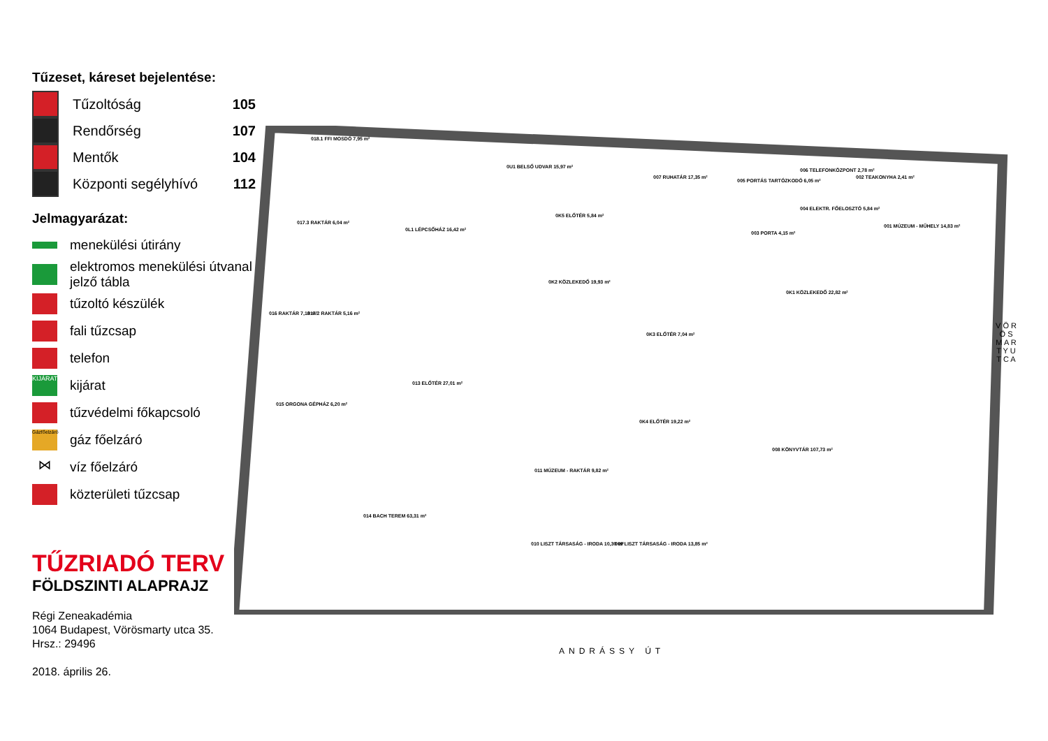Tűzeset, káreset bejelentése:
Tűzoltóság 105
Rendőrség 107
Mentők 104
Központi segélyhívó 112
Jelmagyarázat:
menekülési útirány
elektromos menekülési útvanal jelző tábla
tűzoltó készülék
fali tűzcsap
telefon
KIJÁRAT
kijárat
tűzvédelmi főkapcsoló
Gázfőelzáró
gáz főelzáró
⋈
víz főelzáró
közterületi tűzcsap
TŰZRIADÓ TERV
FÖLDSZINTI ALAPRAJZ
Régi Zeneakadémia
1064 Budapest, Vörösmarty utca 35.
Hrsz.: 29496
2018. április 26.
018.1 FFI MOSDÓ 7,95 m²
0U1 BELSŐ UDVAR 15,97 m²
007 RUHATÁR 17,35 m²
005 PORTÁS TARTÓZKODÓ 6,05 m²
006 TELEFONKÖZPONT 2,78 m²
002 TEAKONYHA 2,41 m²
001 MÚZEUM - MŰHELY 14,83 m²
004 ELEKTR. FŐELOSZTÓ 5,84 m²
003 PORTA 4,15 m²
0L1 LÉPCSŐHÁZ 16,42 m²
017.3 RAKTÁR 6,04 m²
0K5 ELŐTÉR 5,84 m²
0K2 KÖZLEKEDŐ 19,93 m²
0K1 KÖZLEKEDŐ 22,82 m²
016 RAKTÁR 7,18 m² 017.2 RAKTÁR 5,16 m²
013 ELŐTÉR 27,01 m²
015 ORGONA GÉPHÁZ 6,20 m²
0K3 ELŐTÉR 7,04 m²
0K4 ELŐTÉR 19,22 m²
008 KÖNYVTÁR 107,73 m²
011 MÚZEUM - RAKTÁR 9,82 m²
014 BACH TEREM 63,31 m²
010 LISZT TÁRSASÁG - IRODA 10,30 m²
009 LISZT TÁRSASÁG - IRODA 13,85 m²
V Ö R Ö S M A R T Y U T C A
ANDRÁSSY ÚT